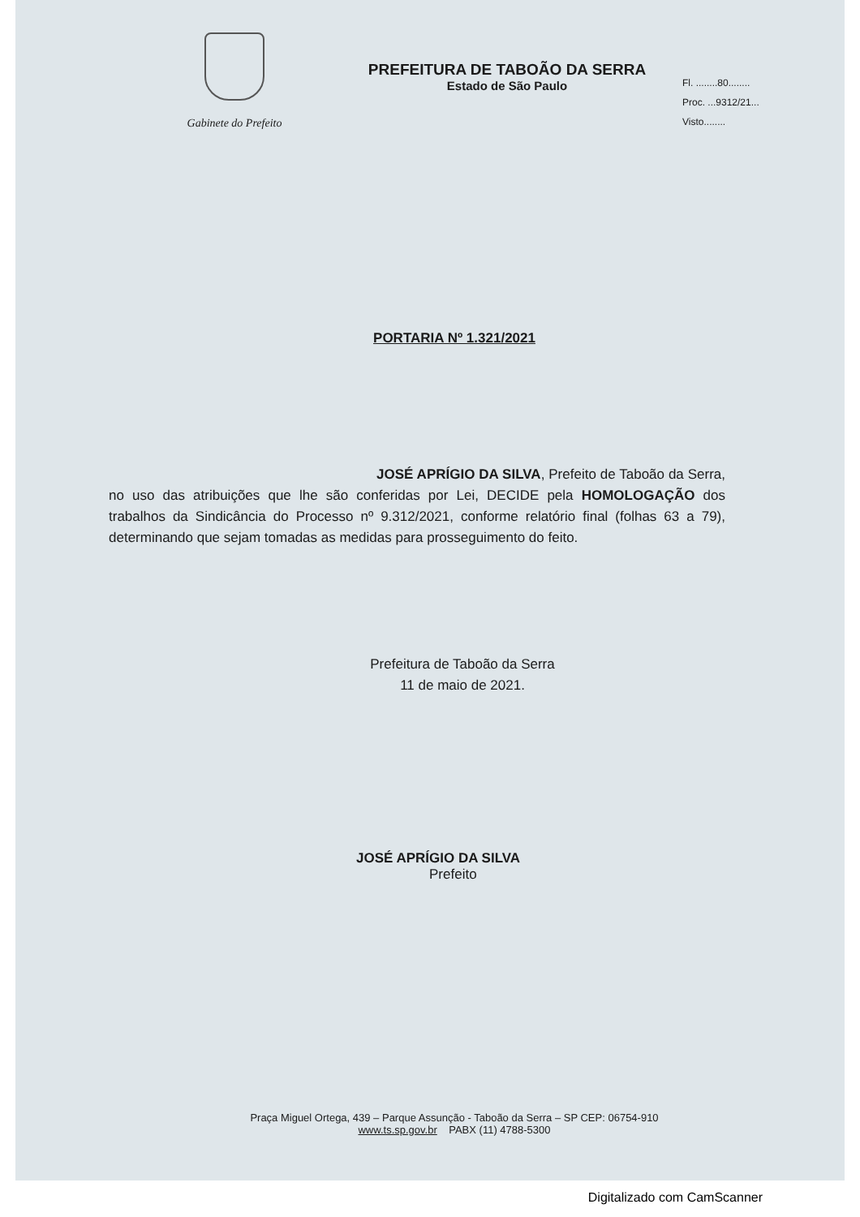Gabinete do Prefeito
PREFEITURA DE TABOÃO DA SERRA
Estado de São Paulo
Fl. ........80........
Proc. ...9312/21...
Visto........
PORTARIA Nº 1.321/2021
JOSÉ APRÍGIO DA SILVA, Prefeito de Taboão da Serra, no uso das atribuições que lhe são conferidas por Lei, DECIDE pela HOMOLOGAÇÃO dos trabalhos da Sindicância do Processo nº 9.312/2021, conforme relatório final (folhas 63 a 79), determinando que sejam tomadas as medidas para prosseguimento do feito.
Prefeitura de Taboão da Serra
11 de maio de 2021.
JOSÉ APRÍGIO DA SILVA
Prefeito
Praça Miguel Ortega, 439 – Parque Assunção - Taboão da Serra – SP CEP: 06754-910
www.ts.sp.gov.br PABX (11) 4788-5300
Digitalizado com CamScanner